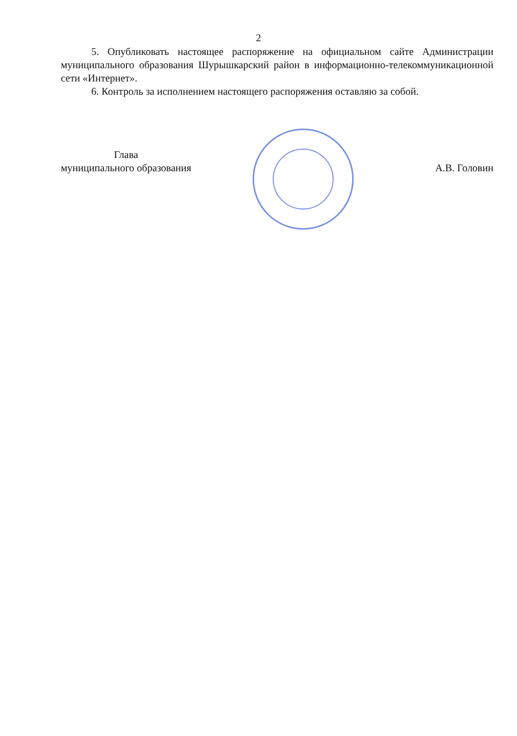2
5. Опубликовать настоящее распоряжение на официальном сайте Администрации муниципального образования Шурышкарский район в информационно-телекоммуникационной сети «Интернет».
6. Контроль за исполнением настоящего распоряжения оставляю за собой.
Глава
муниципального образования
А.В. Головин